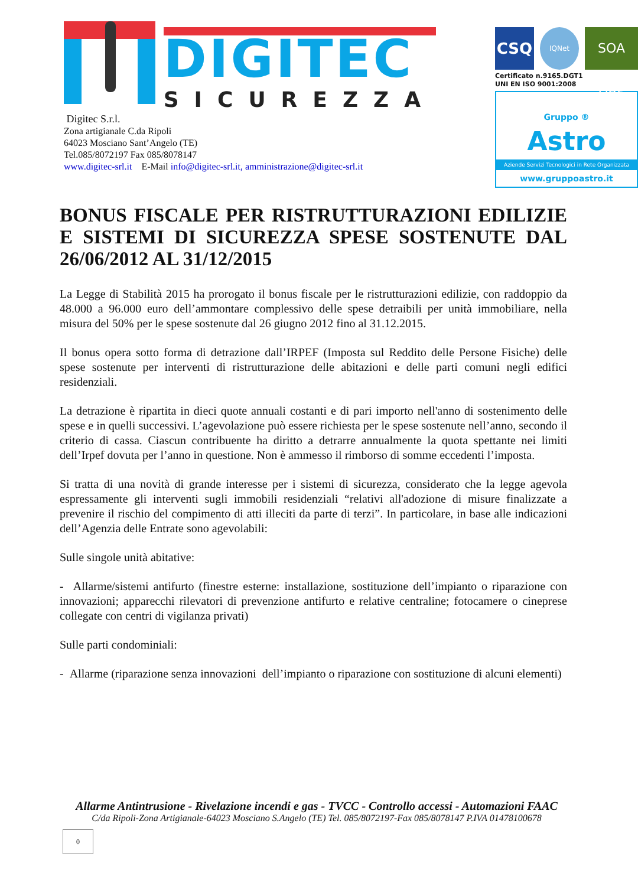DIGITEC
SICUREZZA
Digitec S.r.l.
Zona artigianale C.da Ripoli
64023 Mosciano Sant’Angelo (TE)
Tel.085/8072197 Fax 085/8078147
www.digitec-srl.it E-Mail info@digitec-srl.it, amministrazione@digitec-srl.it
CSQ
IQNet
SOA DAP
Certificato n.9165.DGT1
UNI EN ISO 9001:2008
Gruppo ®
Astro
Aziende Servizi Tecnologici in Rete Organizzata
www.gruppoastro.it
BONUS FISCALE PER RISTRUTTURAZIONI EDILIZIE E SISTEMI DI SICUREZZA SPESE SOSTENUTE DAL 26/06/2012 AL 31/12/2015
La Legge di Stabilità 2015 ha prorogato il bonus fiscale per le ristrutturazioni edilizie, con raddoppio da 48.000 a 96.000 euro dell’ammontare complessivo delle spese detraibili per unità immobiliare, nella misura del 50% per le spese sostenute dal 26 giugno 2012 fino al 31.12.2015.
Il bonus opera sotto forma di detrazione dall’IRPEF (Imposta sul Reddito delle Persone Fisiche) delle spese sostenute per interventi di ristrutturazione delle abitazioni e delle parti comuni negli edifici residenziali.
La detrazione è ripartita in dieci quote annuali costanti e di pari importo nell'anno di sostenimento delle spese e in quelli successivi. L’agevolazione può essere richiesta per le spese sostenute nell’anno, secondo il criterio di cassa. Ciascun contribuente ha diritto a detrarre annualmente la quota spettante nei limiti dell’Irpef dovuta per l’anno in questione. Non è ammesso il rimborso di somme eccedenti l’imposta.
Si tratta di una novità di grande interesse per i sistemi di sicurezza, considerato che la legge agevola espressamente gli interventi sugli immobili residenziali “relativi all'adozione di misure finalizzate a prevenire il rischio del compimento di atti illeciti da parte di terzi”. In particolare, in base alle indicazioni dell’Agenzia delle Entrate sono agevolabili:
Sulle singole unità abitative:
- Allarme/sistemi antifurto (finestre esterne: installazione, sostituzione dell’impianto o riparazione con innovazioni; apparecchi rilevatori di prevenzione antifurto e relative centraline; fotocamere o cineprese collegate con centri di vigilanza privati)
Sulle parti condominiali:
- Allarme (riparazione senza innovazioni dell’impianto o riparazione con sostituzione di alcuni elementi)
Allarme Antintrusione - Rivelazione incendi e gas - TVCC - Controllo accessi - Automazioni FAAC
C/da Ripoli-Zona Artigianale-64023 Mosciano S.Angelo (TE) Tel. 085/8072197-Fax 085/8078147 P.IVA 01478100678
0